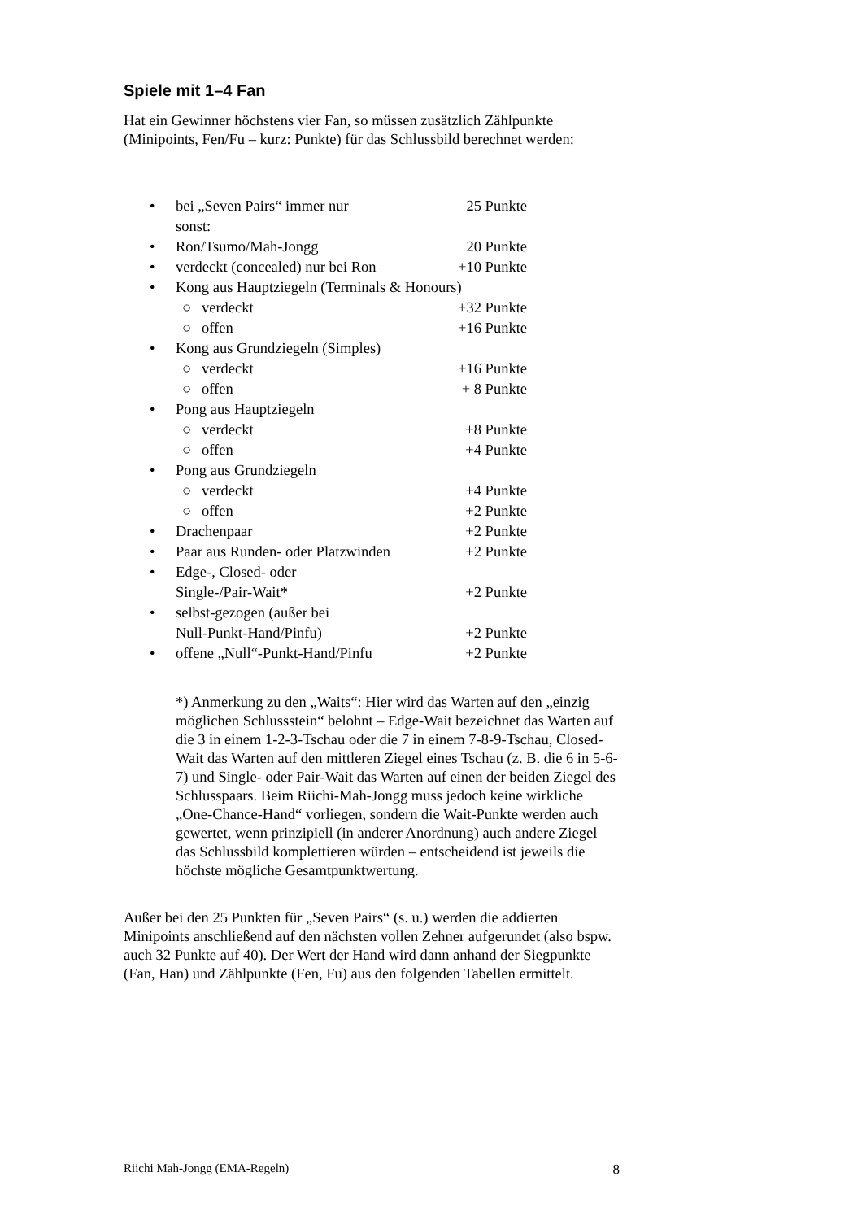Spiele mit 1–4 Fan
Hat ein Gewinner höchstens vier Fan, so müssen zusätzlich Zählpunkte (Minipoints, Fen/Fu – kurz: Punkte) für das Schlussbild berechnet werden:
• bei „Seven Pairs“ immer nur
sonst: 25 Punkte
• Ron/Tsumo/Mah-Jongg 20 Punkte
• verdeckt (concealed) nur bei Ron +10 Punkte
• Kong aus Hauptziegeln (Terminals & Honours)
○ verdeckt +32 Punkte
○ offen +16 Punkte
• Kong aus Grundziegeln (Simples)
○ verdeckt +16 Punkte
○ offen + 8 Punkte
• Pong aus Hauptziegeln
○ verdeckt +8 Punkte
○ offen +4 Punkte
• Pong aus Grundziegeln
○ verdeckt +4 Punkte
○ offen +2 Punkte
• Drachenpaar +2 Punkte
• Paar aus Runden- oder Platzwinden +2 Punkte
• Edge-, Closed- oder
Single-/Pair-Wait* +2 Punkte
• selbst-gezogen (außer bei
Null-Punkt-Hand/Pinfu) +2 Punkte
• offene „Null“-Punkt-Hand/Pinfu +2 Punkte
*) Anmerkung zu den „Waits“: Hier wird das Warten auf den „einzig möglichen Schlussstein“ belohnt – Edge-Wait bezeichnet das Warten auf die 3 in einem 1-2-3-Tschau oder die 7 in einem 7-8-9-Tschau, Closed-Wait das Warten auf den mittleren Ziegel eines Tschau (z. B. die 6 in 5-6-7) und Single- oder Pair-Wait das Warten auf einen der beiden Ziegel des Schlusspaars. Beim Riichi-Mah-Jongg muss jedoch keine wirkliche „One-Chance-Hand“ vorliegen, sondern die Wait-Punkte werden auch gewertet, wenn prinzipiell (in anderer Anordnung) auch andere Ziegel das Schlussbild komplettieren würden – entscheidend ist jeweils die höchste mögliche Gesamtpunktwertung.
Außer bei den 25 Punkten für „Seven Pairs“ (s. u.) werden die addierten Minipoints anschließend auf den nächsten vollen Zehner aufgerundet (also bspw. auch 32 Punkte auf 40). Der Wert der Hand wird dann anhand der Siegpunkte (Fan, Han) und Zählpunkte (Fen, Fu) aus den folgenden Tabellen ermittelt.
Riichi Mah-Jongg (EMA-Regeln) 8